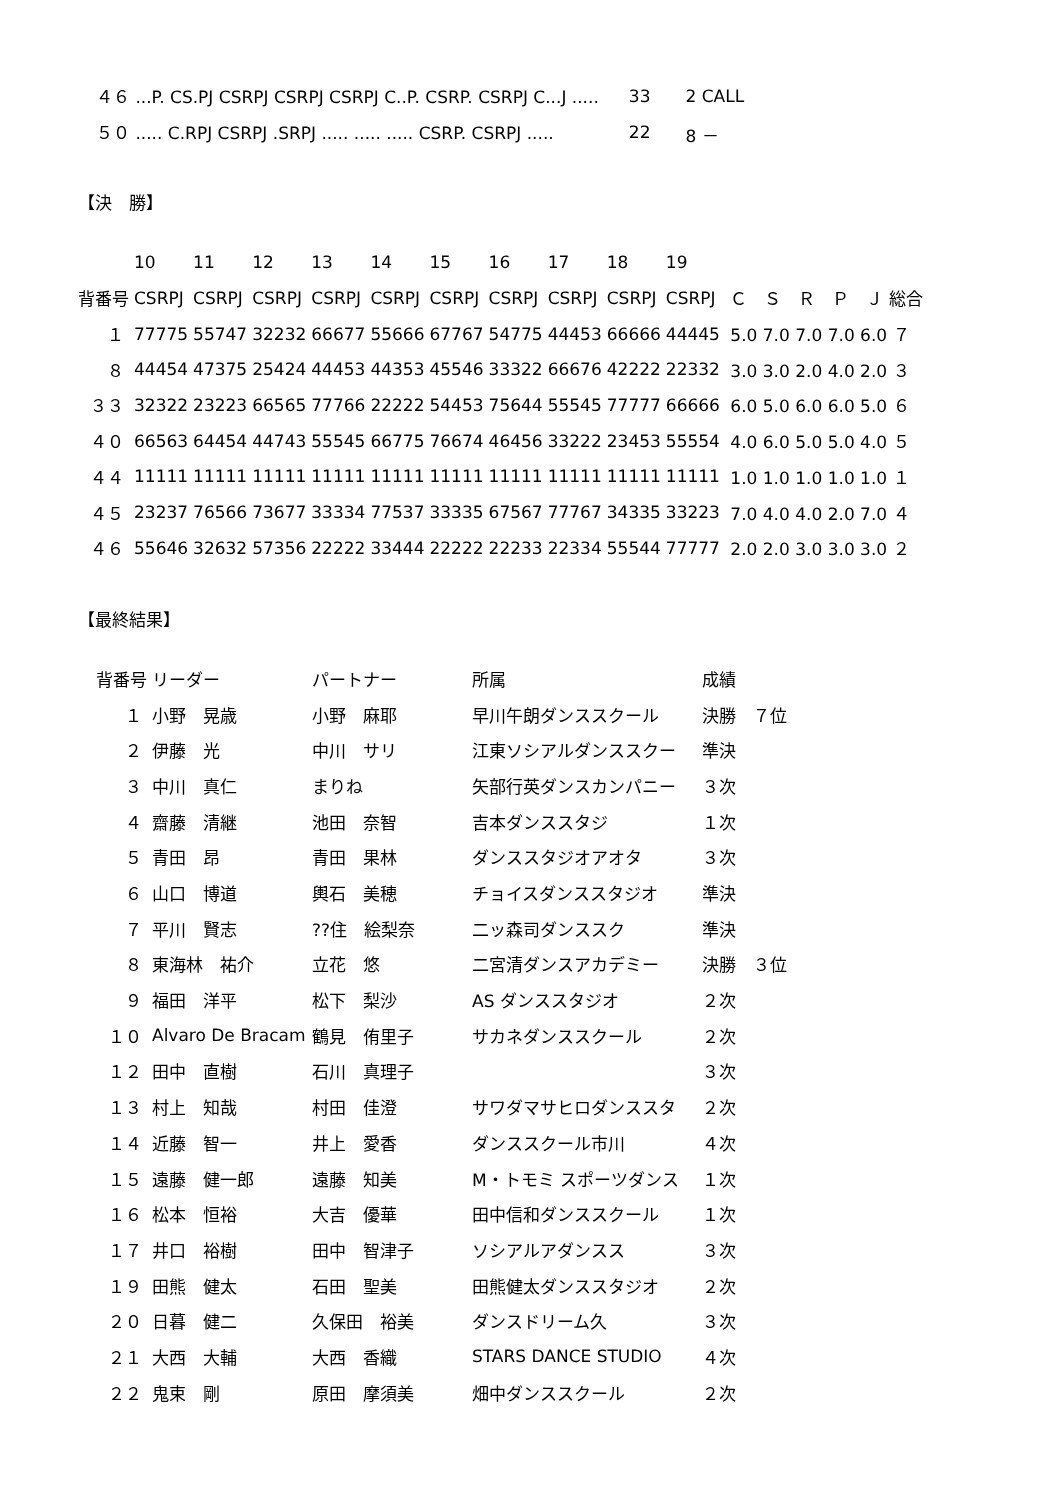| ４６ ...P. CS.PJ CSRPJ CSRPJ CSRPJ C..P. CSRP. CSRPJ C...J ..... | 33 | 2 CALL |
| ５０ ..... C.RPJ CSRPJ .SRPJ ..... ..... ..... CSRP. CSRPJ ..... | 22 | 8 － |
【決　勝】
| | 10 | 11 | 12 | 13 | 14 | 15 | 16 | 17 | 18 | 19 | |
| --- | --- | --- | --- | --- | --- | --- | --- | --- | --- | --- | --- |
| 背番号 | CSRPJ | CSRPJ | CSRPJ | CSRPJ | CSRPJ | CSRPJ | CSRPJ | CSRPJ | CSRPJ | CSRPJ | Ｃ Ｓ Ｒ Ｐ Ｊ 総合 |
| １ | 77775 | 55747 | 32232 | 66677 | 55666 | 67767 | 54775 | 44453 | 66666 | 44445 | 5.0 7.0 7.0 7.0 6.0 ７ |
| ８ | 44454 | 47375 | 25424 | 44453 | 44353 | 45546 | 33322 | 66676 | 42222 | 22332 | 3.0 3.0 2.0 4.0 2.0 ３ |
| ３３ | 32322 | 23223 | 66565 | 77766 | 22222 | 54453 | 75644 | 55545 | 77777 | 66666 | 6.0 5.0 6.0 6.0 5.0 ６ |
| ４０ | 66563 | 64454 | 44743 | 55545 | 66775 | 76674 | 46456 | 33222 | 23453 | 55554 | 4.0 6.0 5.0 5.0 4.0 ５ |
| ４４ | 11111 | 11111 | 11111 | 11111 | 11111 | 11111 | 11111 | 11111 | 11111 | 11111 | 1.0 1.0 1.0 1.0 1.0 １ |
| ４５ | 23237 | 76566 | 73677 | 33334 | 77537 | 33335 | 67567 | 77767 | 34335 | 33223 | 7.0 4.0 4.0 2.0 7.0 ４ |
| ４６ | 55646 | 32632 | 57356 | 22222 | 33444 | 22222 | 22233 | 22334 | 55544 | 77777 | 2.0 2.0 3.0 3.0 3.0 ２ |
【最終結果】
| 背番号 | リーダー | パートナー | 所属 | 成績 |
| --- | --- | --- | --- | --- |
| １ | 小野 晃歳 | 小野 麻耶 | 早川午朗ダンススクール | 決勝 ７位 |
| ２ | 伊藤 光 | 中川 サリ | 江東ソシアルダンススクー | 準決 |
| ３ | 中川 真仁 | まりね | 矢部行英ダンスカンパニー | ３次 |
| ４ | 齋藤 清継 | 池田 奈智 | 吉本ダンススタジ | １次 |
| ５ | 青田 昂 | 青田 果林 | ダンススタジオアオタ | ３次 |
| ６ | 山口 博道 | 輿石 美穂 | チョイスダンススタジオ | 準決 |
| ７ | 平川 賢志 | ??住 絵梨奈 | 二ッ森司ダンススク | 準決 |
| ８ | 東海林 祐介 | 立花 悠 | 二宮清ダンスアカデミー | 決勝 ３位 |
| ９ | 福田 洋平 | 松下 梨沙 | AS ダンススタジオ | ２次 |
| １０ | Alvaro De Bracam | 鶴見 侑里子 | サカネダンススクール | ２次 |
| １２ | 田中 直樹 | 石川 真理子 | | ３次 |
| １３ | 村上 知哉 | 村田 佳澄 | サワダマサヒロダンススタ | ２次 |
| １４ | 近藤 智一 | 井上 愛香 | ダンススクール市川 | ４次 |
| １５ | 遠藤 健一郎 | 遠藤 知美 | M・トモミ スポーツダンス | １次 |
| １６ | 松本 恒裕 | 大吉 優華 | 田中信和ダンススクール | １次 |
| １７ | 井口 裕樹 | 田中 智津子 | ソシアルアダンスス | ３次 |
| １９ | 田熊 健太 | 石田 聖美 | 田熊健太ダンススタジオ | ２次 |
| ２０ | 日暮 健二 | 久保田 裕美 | ダンスドリーム久 | ３次 |
| ２１ | 大西 大輔 | 大西 香織 | STARS DANCE STUDIO | ４次 |
| ２２ | 鬼束 剛 | 原田 摩須美 | 畑中ダンススクール | ２次 |